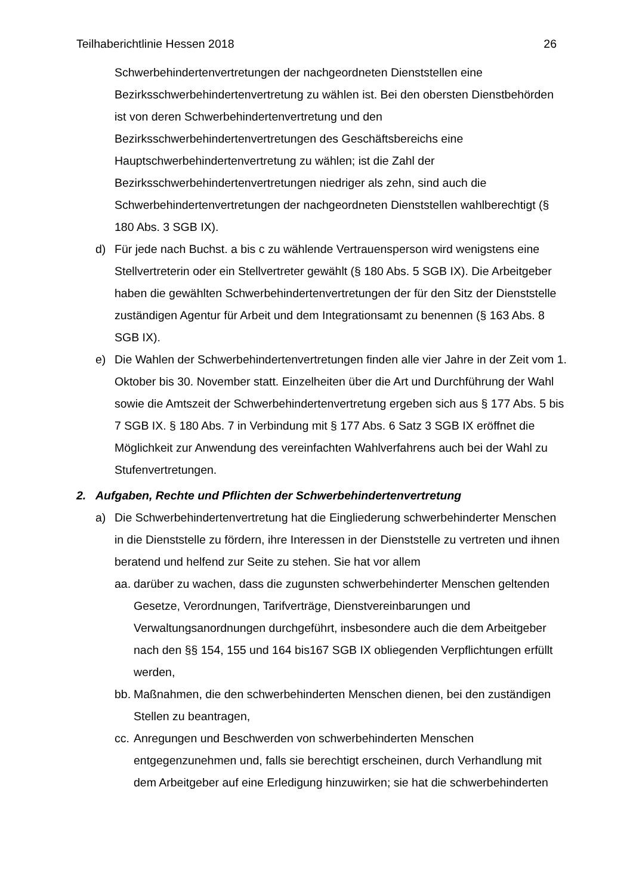Teilhaberichtlinie Hessen 2018 26
Schwerbehindertenvertretungen der nachgeordneten Dienststellen eine Bezirksschwerbehindertenvertretung zu wählen ist. Bei den obersten Dienstbehörden ist von deren Schwerbehindertenvertretung und den Bezirksschwerbehindertenvertretungen des Geschäftsbereichs eine Hauptschwerbehindertenvertretung zu wählen; ist die Zahl der Bezirksschwerbehindertenvertretungen niedriger als zehn, sind auch die Schwerbehindertenvertretungen der nachgeordneten Dienststellen wahlberechtigt (§ 180 Abs. 3 SGB IX).
d) Für jede nach Buchst. a bis c zu wählende Vertrauensperson wird wenigstens eine Stellvertreterin oder ein Stellvertreter gewählt (§ 180 Abs. 5 SGB IX). Die Arbeitgeber haben die gewählten Schwerbehindertenvertretungen der für den Sitz der Dienststelle zuständigen Agentur für Arbeit und dem Integrationsamt zu benennen (§ 163 Abs. 8 SGB IX).
e) Die Wahlen der Schwerbehindertenvertretungen finden alle vier Jahre in der Zeit vom 1. Oktober bis 30. November statt. Einzelheiten über die Art und Durchführung der Wahl sowie die Amtszeit der Schwerbehindertenvertretung ergeben sich aus § 177 Abs. 5 bis 7 SGB IX. § 180 Abs. 7 in Verbindung mit § 177 Abs. 6 Satz 3 SGB IX eröffnet die Möglichkeit zur Anwendung des vereinfachten Wahlverfahrens auch bei der Wahl zu Stufenvertretungen.
2. Aufgaben, Rechte und Pflichten der Schwerbehindertenvertretung
a) Die Schwerbehindertenvertretung hat die Eingliederung schwerbehinderter Menschen in die Dienststelle zu fördern, ihre Interessen in der Dienststelle zu vertreten und ihnen beratend und helfend zur Seite zu stehen. Sie hat vor allem
aa. darüber zu wachen, dass die zugunsten schwerbehinderter Menschen geltenden Gesetze, Verordnungen, Tarifverträge, Dienstvereinbarungen und Verwaltungsanordnungen durchgeführt, insbesondere auch die dem Arbeitgeber nach den §§ 154, 155 und 164 bis167 SGB IX obliegenden Verpflichtungen erfüllt werden,
bb. Maßnahmen, die den schwerbehinderten Menschen dienen, bei den zuständigen Stellen zu beantragen,
cc. Anregungen und Beschwerden von schwerbehinderten Menschen entgegenzunehmen und, falls sie berechtigt erscheinen, durch Verhandlung mit dem Arbeitgeber auf eine Erledigung hinzuwirken; sie hat die schwerbehinderten